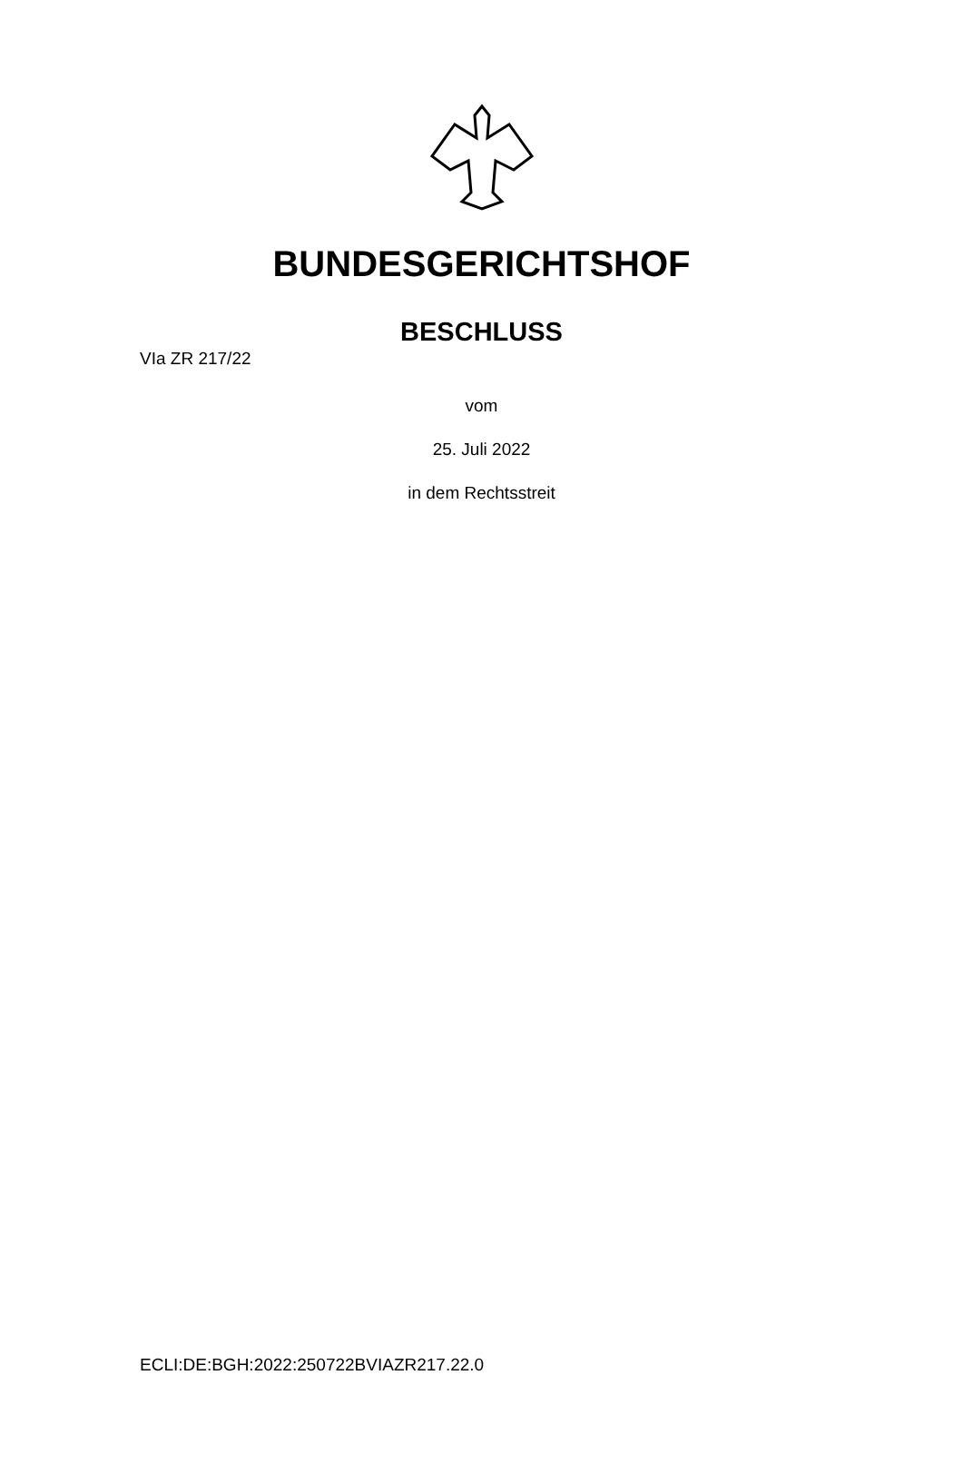BUNDESGERICHTSHOF
BESCHLUSS
VIa ZR 217/22
vom
25. Juli 2022
in dem Rechtsstreit
ECLI:DE:BGH:2022:250722BVIAZR217.22.0